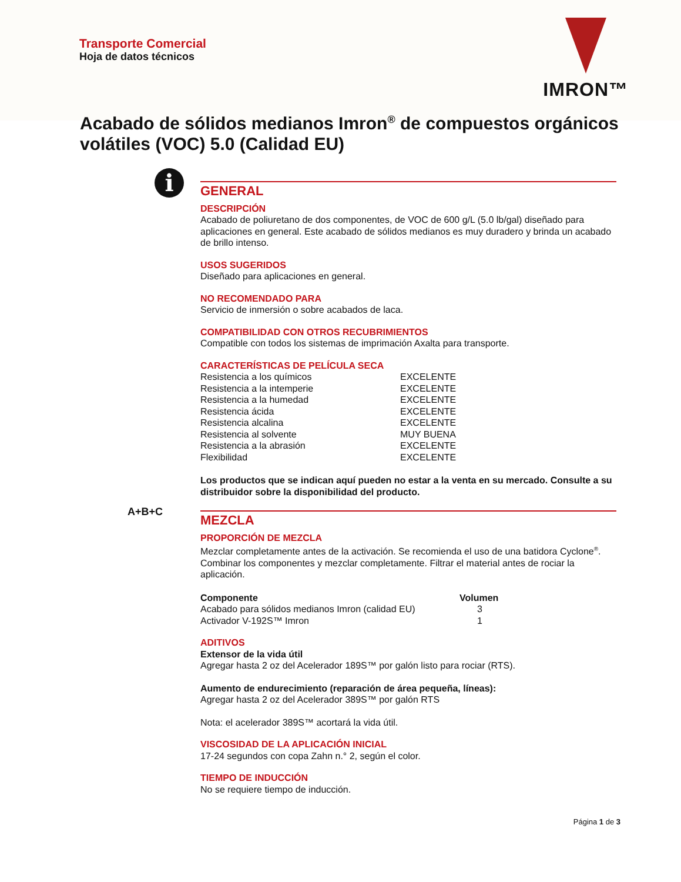Transporte Comercial
Hoja de datos técnicos
IMRON™
Acabado de sólidos medianos Imron<sup>®</sup> de compuestos orgánicos volátiles (VOC) 5.0 (Calidad EU)
i
A+B+C
GENERAL
DESCRIPCIÓN
Acabado de poliuretano de dos componentes, de VOC de 600 g/L (5.0 lb/gal) diseñado para aplicaciones en general. Este acabado de sólidos medianos es muy duradero y brinda un acabado de brillo intenso.
USOS SUGERIDOS
Diseñado para aplicaciones en general.
NO RECOMENDADO PARA
Servicio de inmersión o sobre acabados de laca.
COMPATIBILIDAD CON OTROS RECUBRIMIENTOS
Compatible con todos los sistemas de imprimación Axalta para transporte.
CARACTERÍSTICAS DE PELÍCULA SECA
| Resistencia a los químicos | EXCELENTE |
| Resistencia a la intemperie | EXCELENTE |
| Resistencia a la humedad | EXCELENTE |
| Resistencia ácida | EXCELENTE |
| Resistencia alcalina | EXCELENTE |
| Resistencia al solvente | MUY BUENA |
| Resistencia a la abrasión | EXCELENTE |
| Flexibilidad | EXCELENTE |
Los productos que se indican aquí pueden no estar a la venta en su mercado. Consulte a su distribuidor sobre la disponibilidad del producto.
MEZCLA
PROPORCIÓN DE MEZCLA
Mezclar completamente antes de la activación. Se recomienda el uso de una batidora Cyclone<sup>®</sup>. Combinar los componentes y mezclar completamente. Filtrar el material antes de rociar la aplicación.
| Componente | Volumen |
| --- | --- |
| Acabado para sólidos medianos Imron (calidad EU) | 3 |
| Activador V-192S™ Imron | 1 |
ADITIVOS
Extensor de la vida útil
Agregar hasta 2 oz del Acelerador 189S™ por galón listo para rociar (RTS).
Aumento de endurecimiento (reparación de área pequeña, líneas):
Agregar hasta 2 oz del Acelerador 389S™ por galón RTS
Nota: el acelerador 389S™ acortará la vida útil.
VISCOSIDAD DE LA APLICACIÓN INICIAL
17-24 segundos con copa Zahn n.° 2, según el color.
TIEMPO DE INDUCCIÓN
No se requiere tiempo de inducción.
Página 1 de 3